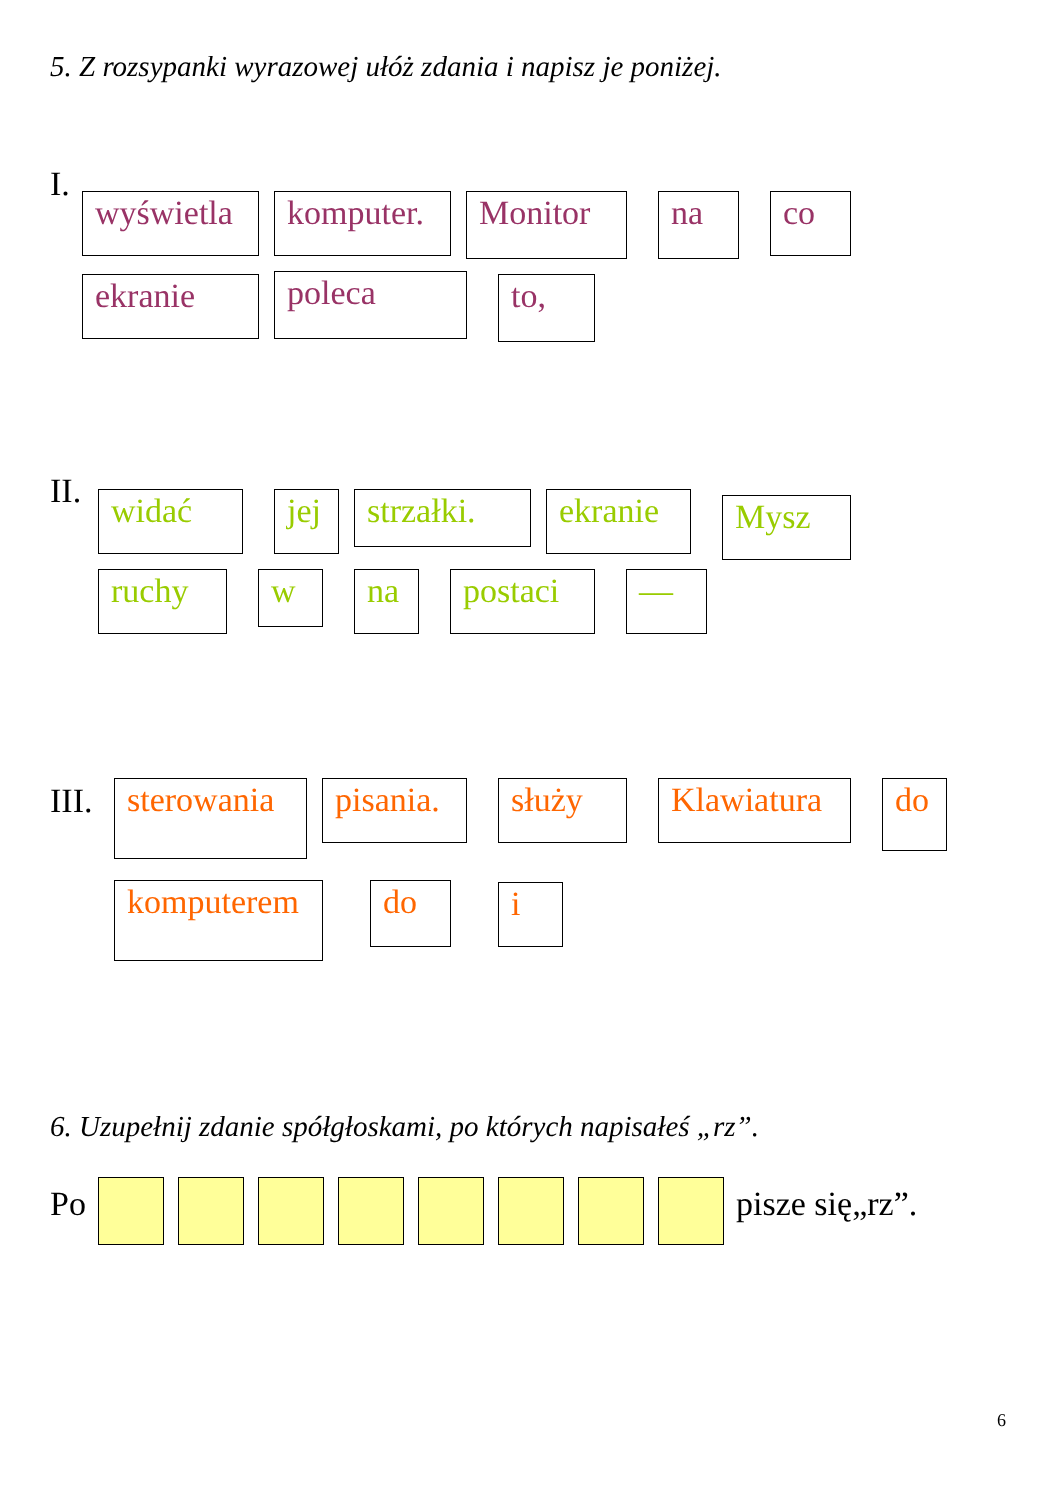5. Z rozsypanki wyrazowej ułóż zdania i napisz je poniżej.
I.
wyświetla
komputer.
Monitor na co
ekranie poleca to,
II. widać jej
strzałki.
ekranie Mysz
ruchy w na postaci —
III.
sterowania
pisania.
służy
Klawiatura
do
komputerem do i
6. Uzupełnij zdanie spółgłoskami, po których napisałeś „rz”.
Po pisze się„rz”.
6